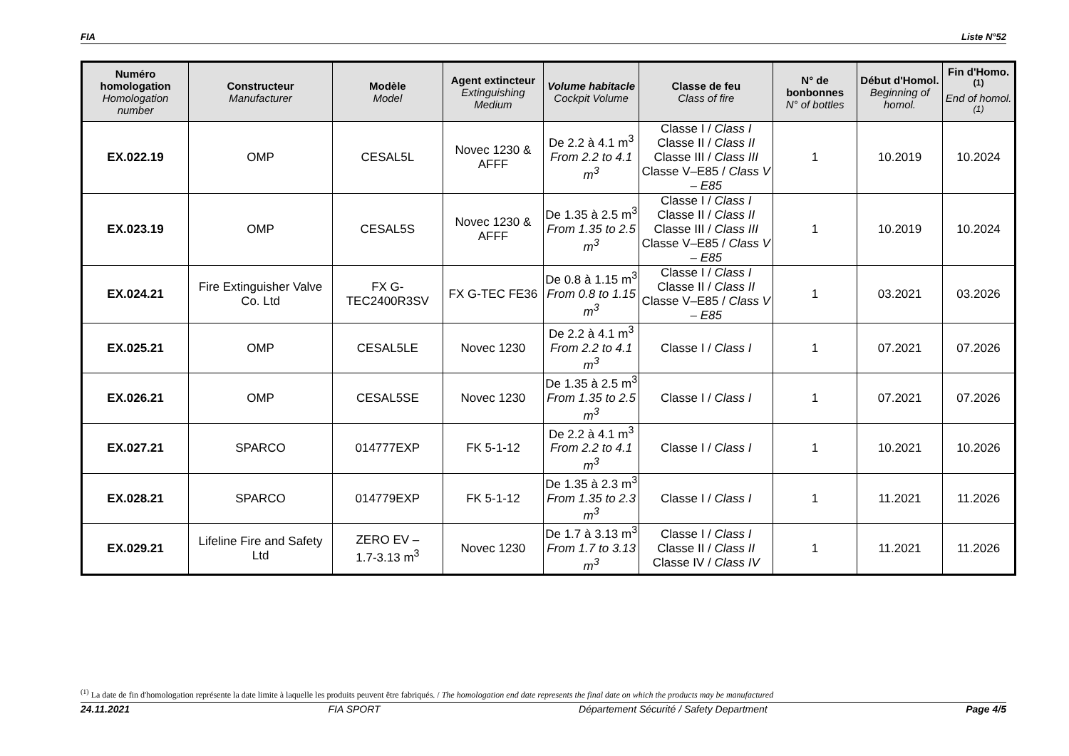FIA Liste N°52
| Numéro homologation Homologation number | Constructeur Manufacturer | Modèle Model | Agent extincteur Extinguishing Medium | Volume habitacle Cockpit Volume | Classe de feu Class of fire | N° de bonbonnes N° of bottles | Début d'Homol. Beginning of homol. | Fin d'Homo.<sup>(1)</sup> End of homol.<sup>(1)</sup> |
| --- | --- | --- | --- | --- | --- | --- | --- | --- |
| EX.022.19 | OMP | CESAL5L | Novec 1230 & AFFF | De 2.2 à 4.1 m<sup>3</sup> From 2.2 to 4.1 m<sup>3</sup> | Classe I / Class I Classe II / Class II Classe III / Class III Classe V–E85 / Class V – E85 | 1 | 10.2019 | 10.2024 |
| EX.023.19 | OMP | CESAL5S | Novec 1230 & AFFF | De 1.35 à 2.5 m<sup>3</sup> From 1.35 to 2.5 m<sup>3</sup> | Classe I / Class I Classe II / Class II Classe III / Class III Classe V–E85 / Class V – E85 | 1 | 10.2019 | 10.2024 |
| EX.024.21 | Fire Extinguisher Valve Co. Ltd | FX G-TEC2400R3SV | FX G-TEC FE36 | De 0.8 à 1.15 m<sup>3</sup> From 0.8 to 1.15 m<sup>3</sup> | Classe I / Class I Classe II / Class II Classe V–E85 / Class V – E85 | 1 | 03.2021 | 03.2026 |
| EX.025.21 | OMP | CESAL5LE | Novec 1230 | De 2.2 à 4.1 m<sup>3</sup> From 2.2 to 4.1 m<sup>3</sup> | Classe I / Class I | 1 | 07.2021 | 07.2026 |
| EX.026.21 | OMP | CESAL5SE | Novec 1230 | De 1.35 à 2.5 m<sup>3</sup> From 1.35 to 2.5 m<sup>3</sup> | Classe I / Class I | 1 | 07.2021 | 07.2026 |
| EX.027.21 | SPARCO | 014777EXP | FK 5-1-12 | De 2.2 à 4.1 m<sup>3</sup> From 2.2 to 4.1 m<sup>3</sup> | Classe I / Class I | 1 | 10.2021 | 10.2026 |
| EX.028.21 | SPARCO | 014779EXP | FK 5-1-12 | De 1.35 à 2.3 m<sup>3</sup> From 1.35 to 2.3 m<sup>3</sup> | Classe I / Class I | 1 | 11.2021 | 11.2026 |
| EX.029.21 | Lifeline Fire and Safety Ltd | ZERO EV – 1.7-3.13 m<sup>3</sup> | Novec 1230 | De 1.7 à 3.13 m<sup>3</sup> From 1.7 to 3.13 m<sup>3</sup> | Classe I / Class I Classe II / Class II Classe IV / Class IV | 1 | 11.2021 | 11.2026 |
<sup>(1)</sup> La date de fin d'homologation représente la date limite à laquelle les produits peuvent être fabriqués. / The homologation end date represents the final date on which the products may be manufactured
24.11.2021 FIA SPORT Département Sécurité / Safety Department Page 4/5